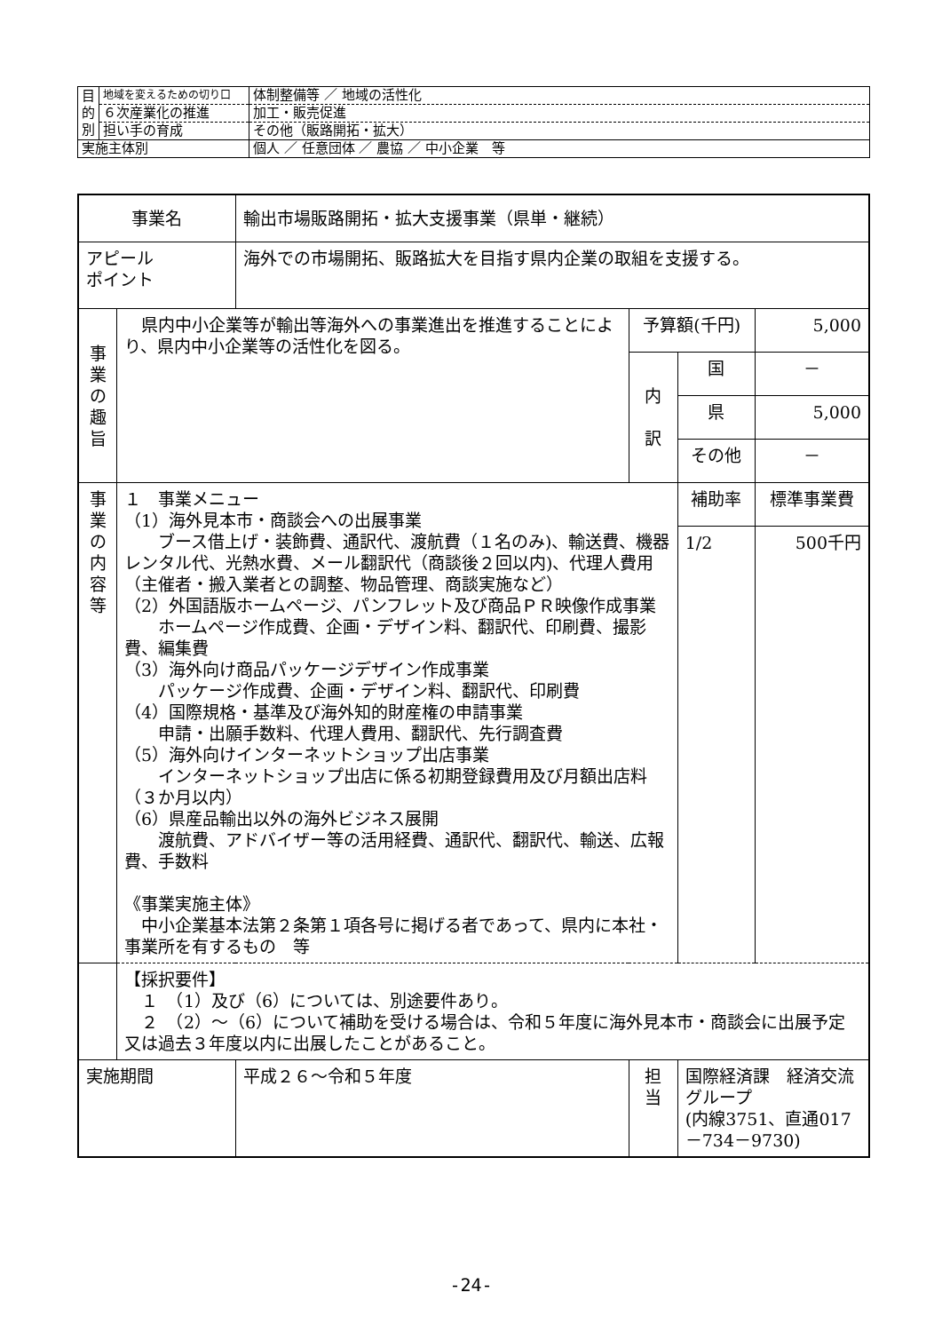| 目 的 別 | 地域を変えるための切り口 | 体制整備等 ／ 地域の活性化 |
| | ６次産業化の推進 | 加工・販売促進 |
| | 担い手の育成 | その他（販路開拓・拡大） |
| 実施主体別 | | 個人 ／ 任意団体 ／ 農協 ／ 中小企業 等 |
| 事業名 | | 輸出市場販路開拓・拡大支援事業（県単・継続） | | | |
| アピール ポイント | | 海外での市場開拓、販路拡大を目指す県内企業の取組を支援する。 | | | |
| 事 業 の 趣 旨 | 県内中小企業等が輸出等海外への事業進出を推進することにより、県内中小企業等の活性化を図る。 | | 予算額(千円) | | 5,000 |
| | | | 内 訳 | 国 | － |
| | | | | 県 | 5,000 |
| | | | | その他 | － |
| 事 業 の 内 容 等 | １ 事業メニュー （1）海外見本市・商談会への出展事業 ブース借上げ・装飾費、通訳代、渡航費（１名のみ)、輸送費、機器レンタル代、光熱水費、メール翻訳代（商談後２回以内)、代理人費用（主催者・搬入業者との調整、物品管理、商談実施など） （2）外国語版ホームページ、パンフレット及び商品ＰＲ映像作成事業 ホームページ作成費、企画・デザイン料、翻訳代、印刷費、撮影費、編集費 （3）海外向け商品パッケージデザイン作成事業 パッケージ作成費、企画・デザイン料、翻訳代、印刷費 （4）国際規格・基準及び海外知的財産権の申請事業 申請・出願手数料、代理人費用、翻訳代、先行調査費 （5）海外向けインターネットショップ出店事業 インターネットショップ出店に係る初期登録費用及び月額出店料（３か月以内） （6）県産品輸出以外の海外ビジネス展開 渡航費、アドバイザー等の活用経費、通訳代、翻訳代、輸送、広報費、手数料 《事業実施主体》 中小企業基本法第２条第１項各号に掲げる者であって、県内に本社・事業所を有するもの 等 | | | 補助率 | 標準事業費 |
| | | | | 1/2 | 500千円 |
| | 【採択要件】 １ （1）及び（6）については、別途要件あり。 ２ （2）～（6）について補助を受ける場合は、令和５年度に海外見本市・商談会に出展予定又は過去３年度以内に出展したことがあること。 | | | | |
| 実施期間 | | 平成２６～令和５年度 | 担 当 | 国際経済課 経済交流グループ (内線3751、直通017－734－9730) | |
-24-